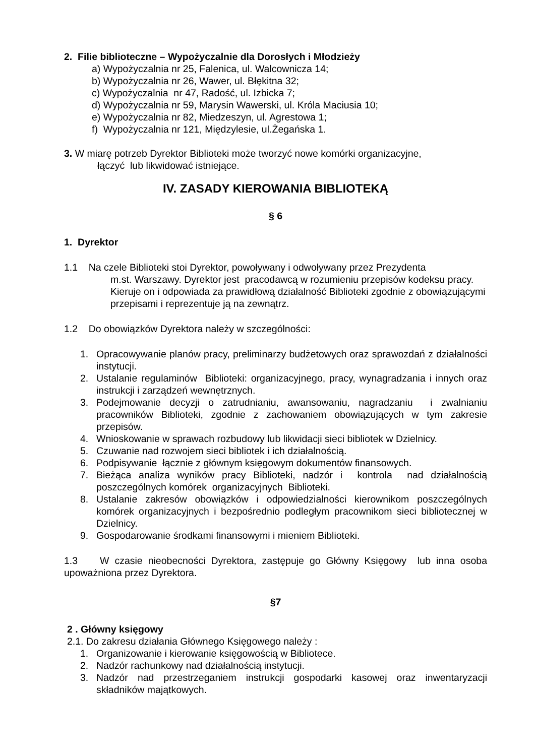2. Filie biblioteczne – Wypożyczalnie dla Dorosłych i Młodzieży
a) Wypożyczalnia nr 25, Falenica, ul. Walcownicza 14;
b) Wypożyczalnia nr 26, Wawer, ul. Błękitna 32;
c) Wypożyczalnia nr 47, Radość, ul. Izbicka 7;
d) Wypożyczalnia nr 59, Marysin Wawerski, ul. Króla Maciusia 10;
e) Wypożyczalnia nr 82, Miedzeszyn, ul. Agrestowa 1;
f) Wypożyczalnia nr 121, Międzylesie, ul.Żegańska 1.
3. W miarę potrzeb Dyrektor Biblioteki może tworzyć nowe komórki organizacyjne,
łączyć lub likwidować istniejące.
IV. ZASADY KIEROWANIA BIBLIOTEKĄ
§ 6
1. Dyrektor
1.1 Na czele Biblioteki stoi Dyrektor, powoływany i odwoływany przez Prezydenta
m.st. Warszawy. Dyrektor jest pracodawcą w rozumieniu przepisów kodeksu pracy. Kieruje on i odpowiada za prawidłową działalność Biblioteki zgodnie z obowiązującymi przepisami i reprezentuje ją na zewnątrz.
1.2 Do obowiązków Dyrektora należy w szczególności:
1. Opracowywanie planów pracy, preliminarzy budżetowych oraz sprawozdań z działalności instytucji.
2. Ustalanie regulaminów Biblioteki: organizacyjnego, pracy, wynagradzania i innych oraz instrukcji i zarządzeń wewnętrznych.
3. Podejmowanie decyzji o zatrudnianiu, awansowaniu, nagradzaniu i zwalnianiu pracowników Biblioteki, zgodnie z zachowaniem obowiązujących w tym zakresie przepisów.
4. Wnioskowanie w sprawach rozbudowy lub likwidacji sieci bibliotek w Dzielnicy.
5. Czuwanie nad rozwojem sieci bibliotek i ich działalnością.
6. Podpisywanie łącznie z głównym księgowym dokumentów finansowych.
7. Bieżąca analiza wyników pracy Biblioteki, nadzór i kontrola nad działalnością poszczególnych komórek organizacyjnych Biblioteki.
8. Ustalanie zakresów obowiązków i odpowiedzialności kierownikom poszczególnych komórek organizacyjnych i bezpośrednio podległym pracownikom sieci bibliotecznej w Dzielnicy.
9. Gospodarowanie środkami finansowymi i mieniem Biblioteki.
1.3 W czasie nieobecności Dyrektora, zastępuje go Główny Księgowy lub inna osoba upoważniona przez Dyrektora.
§7
2 . Główny księgowy
2.1. Do zakresu działania Głównego Księgowego należy :
1. Organizowanie i kierowanie księgowością w Bibliotece.
2. Nadzór rachunkowy nad działalnością instytucji.
3. Nadzór nad przestrzeganiem instrukcji gospodarki kasowej oraz inwentaryzacji składników majątkowych.